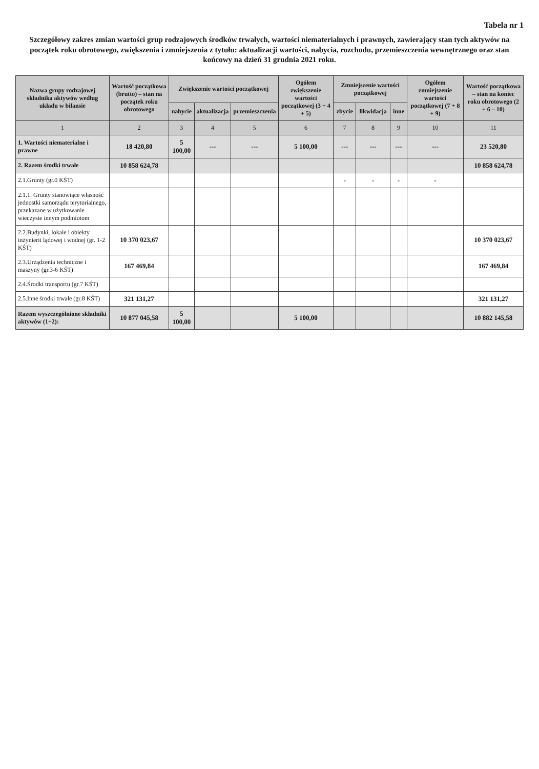Tabela nr 1
Szczegółowy zakres zmian wartości grup rodzajowych środków trwałych, wartości niematerialnych i prawnych, zawierający stan tych aktywów na początek roku obrotowego, zwiększenia i zmniejszenia z tytułu: aktualizacji wartości, nabycia, rozchodu, przemieszczenia wewnętrznego oraz stan końcowy na dzień 31 grudnia 2021 roku.
| Nazwa grupy rodzajowej składnika aktywów według układu w bilansie | Wartość początkowa (brutto) – stan na początek roku obrotowego | Zwiększenie wartości początkowej | | | Ogółem zwiększenie wartości początkowej (3 + 4 + 5) | Zmniejszenie wartości początkowej | | | Ogółem zmniejszenie wartości początkowej (7 + 8 + 9) | Wartość początkowa – stan na koniec roku obrotowego (2 + 6 – 10) |
| --- | --- | --- | --- | --- | --- | --- | --- | --- | --- | --- |
| | | nabycie | aktualizacja | przemieszczenia | | zbycie | likwidacja | inne | | |
| 1 | 2 | 3 | 4 | 5 | 6 | 7 | 8 | 9 | 10 | 11 |
| 1. Wartości niematerialne i prawne | 18 420,80 | 5 100,00 | --- | --- | 5 100,00 | --- | --- | --- | --- | 23 520,80 |
| 2. Razem środki trwałe | 10 858 624,78 | | | | | | | | | 10 858 624,78 |
| 2.1.Grunty (gr.0 KŚT) | | | | | | - | - | - | - | |
| 2.1.1. Grunty stanowiące własność jednostki samorządu terytorialnego, przekazane w użytkowanie wieczyste innym podmiotom | | | | | | | | | | |
| 2.2.Budynki, lokale i obiekty inżynierii lądowej i wodnej (gr. 1-2 KŚT) | 10 370 023,67 | | | | | | | | | 10 370 023,67 |
| 2.3.Urządzenia techniczne i maszyny (gr.3-6 KŚT) | 167 469,84 | | | | | | | | | 167 469,84 |
| 2.4.Środki transportu (gr.7 KŚT) | | | | | | | | | | |
| 2.5.Inne środki trwałe (gr.8 KŚT) | 321 131,27 | | | | | | | | | 321 131,27 |
| Razem wyszczególnione składniki aktywów (1+2): | 10 877 045,58 | 5 100,00 | | | 5 100,00 | | | | | 10 882 145,58 |